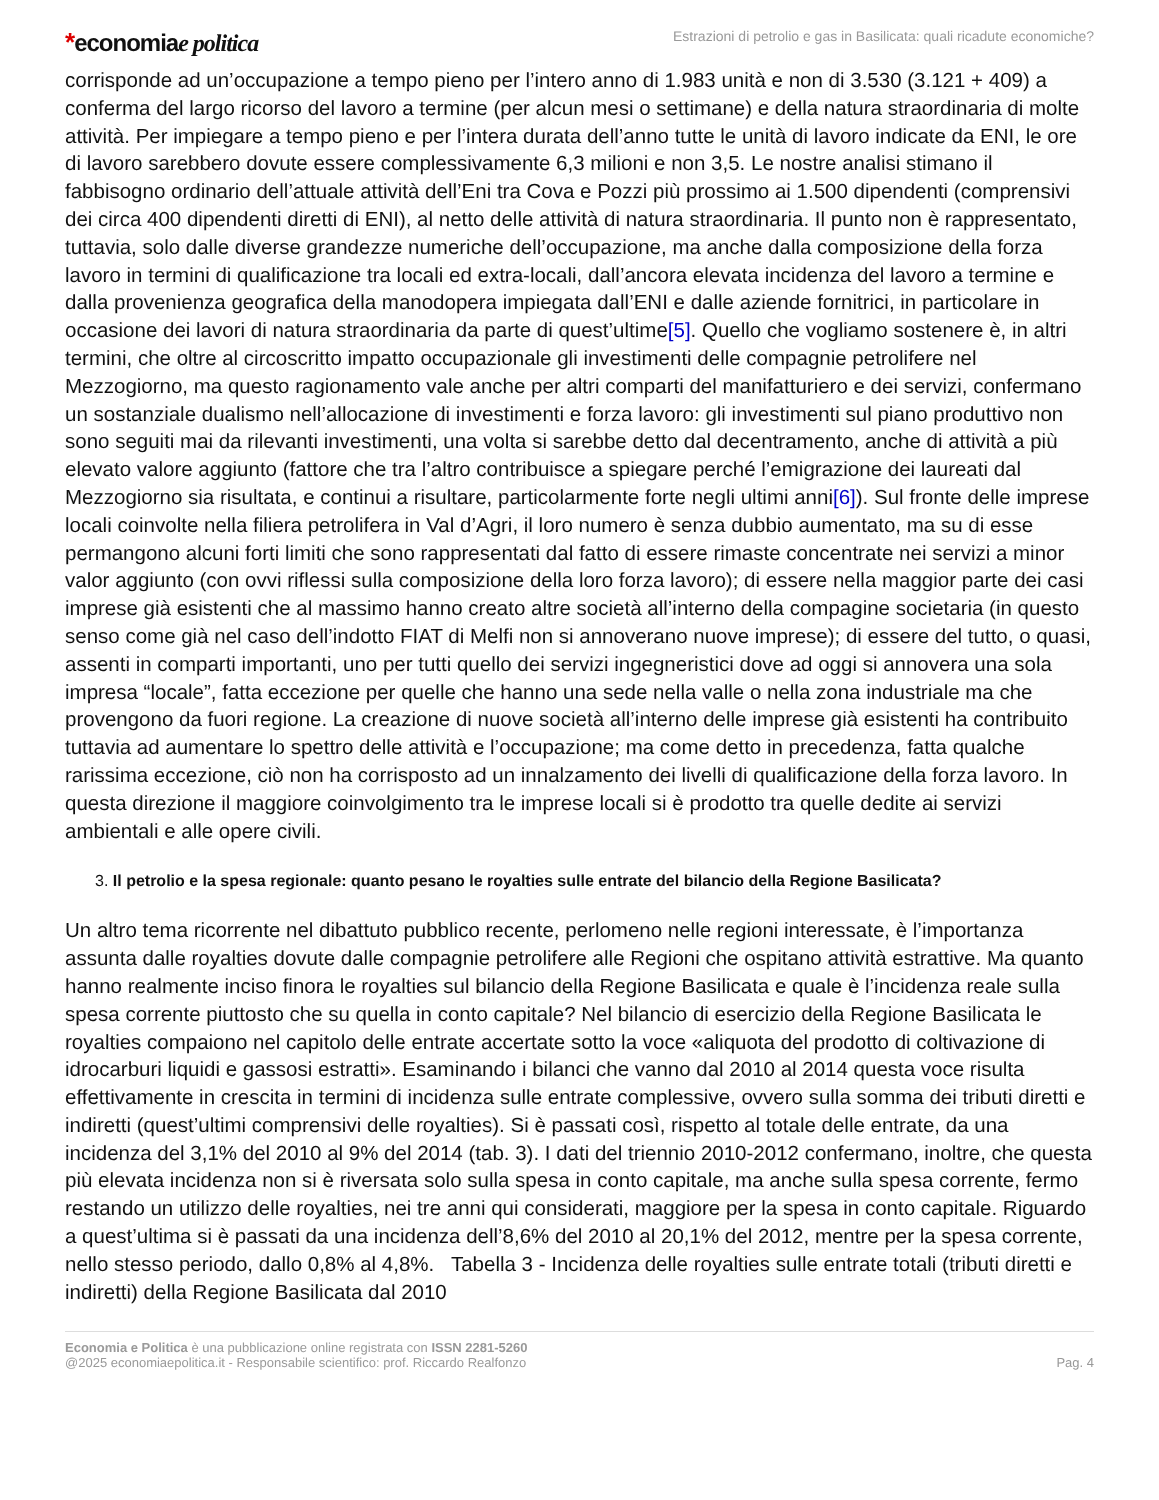*economiae politica
Estrazioni di petrolio e gas in Basilicata: quali ricadute economiche?
corrisponde ad un’occupazione a tempo pieno per l’intero anno di 1.983 unità e non di 3.530 (3.121 + 409) a conferma del largo ricorso del lavoro a termine (per alcun mesi o settimane) e della natura straordinaria di molte attività. Per impiegare a tempo pieno e per l’intera durata dell’anno tutte le unità di lavoro indicate da ENI, le ore di lavoro sarebbero dovute essere complessivamente 6,3 milioni e non 3,5. Le nostre analisi stimano il fabbisogno ordinario dell’attuale attività dell’Eni tra Cova e Pozzi più prossimo ai 1.500 dipendenti (comprensivi dei circa 400 dipendenti diretti di ENI), al netto delle attività di natura straordinaria. Il punto non è rappresentato, tuttavia, solo dalle diverse grandezze numeriche dell’occupazione, ma anche dalla composizione della forza lavoro in termini di qualificazione tra locali ed extra-locali, dall’ancora elevata incidenza del lavoro a termine e dalla provenienza geografica della manodopera impiegata dall’ENI e dalle aziende fornitrici, in particolare in occasione dei lavori di natura straordinaria da parte di quest’ultime[5]. Quello che vogliamo sostenere è, in altri termini, che oltre al circoscritto impatto occupazionale gli investimenti delle compagnie petrolifere nel Mezzogiorno, ma questo ragionamento vale anche per altri comparti del manifatturiero e dei servizi, confermano un sostanziale dualismo nell’allocazione di investimenti e forza lavoro: gli investimenti sul piano produttivo non sono seguiti mai da rilevanti investimenti, una volta si sarebbe detto dal decentramento, anche di attività a più elevato valore aggiunto (fattore che tra l’altro contribuisce a spiegare perché l’emigrazione dei laureati dal Mezzogiorno sia risultata, e continui a risultare, particolarmente forte negli ultimi anni[6]). Sul fronte delle imprese locali coinvolte nella filiera petrolifera in Val d’Agri, il loro numero è senza dubbio aumentato, ma su di esse permangono alcuni forti limiti che sono rappresentati dal fatto di essere rimaste concentrate nei servizi a minor valor aggiunto (con ovvi riflessi sulla composizione della loro forza lavoro); di essere nella maggior parte dei casi imprese già esistenti che al massimo hanno creato altre società all’interno della compagine societaria (in questo senso come già nel caso dell’indotto FIAT di Melfi non si annoverano nuove imprese); di essere del tutto, o quasi, assenti in comparti importanti, uno per tutti quello dei servizi ingegneristici dove ad oggi si annovera una sola impresa “locale”, fatta eccezione per quelle che hanno una sede nella valle o nella zona industriale ma che provengono da fuori regione. La creazione di nuove società all’interno delle imprese già esistenti ha contribuito tuttavia ad aumentare lo spettro delle attività e l’occupazione; ma come detto in precedenza, fatta qualche rarissima eccezione, ciò non ha corrisposto ad un innalzamento dei livelli di qualificazione della forza lavoro. In questa direzione il maggiore coinvolgimento tra le imprese locali si è prodotto tra quelle dedite ai servizi ambientali e alle opere civili.
3. Il petrolio e la spesa regionale: quanto pesano le royalties sulle entrate del bilancio della Regione Basilicata?
Un altro tema ricorrente nel dibattuto pubblico recente, perlomeno nelle regioni interessate, è l’importanza assunta dalle royalties dovute dalle compagnie petrolifere alle Regioni che ospitano attività estrattive. Ma quanto hanno realmente inciso finora le royalties sul bilancio della Regione Basilicata e quale è l’incidenza reale sulla spesa corrente piuttosto che su quella in conto capitale? Nel bilancio di esercizio della Regione Basilicata le royalties compaiono nel capitolo delle entrate accertate sotto la voce «aliquota del prodotto di coltivazione di idrocarburi liquidi e gassosi estratti». Esaminando i bilanci che vanno dal 2010 al 2014 questa voce risulta effettivamente in crescita in termini di incidenza sulle entrate complessive, ovvero sulla somma dei tributi diretti e indiretti (quest’ultimi comprensivi delle royalties). Si è passati così, rispetto al totale delle entrate, da una incidenza del 3,1% del 2010 al 9% del 2014 (tab. 3). I dati del triennio 2010-2012 confermano, inoltre, che questa più elevata incidenza non si è riversata solo sulla spesa in conto capitale, ma anche sulla spesa corrente, fermo restando un utilizzo delle royalties, nei tre anni qui considerati, maggiore per la spesa in conto capitale. Riguardo a quest’ultima si è passati da una incidenza dell’8,6% del 2010 al 20,1% del 2012, mentre per la spesa corrente, nello stesso periodo, dallo 0,8% al 4,8%. Tabella 3 - Incidenza delle royalties sulle entrate totali (tributi diretti e indiretti) della Regione Basilicata dal 2010
Economia e Politica è una pubblicazione online registrata con ISSN 2281-5260
@2025 economiaepolitica.it - Responsabile scientifico: prof. Riccardo Realfonzo
Pag. 4